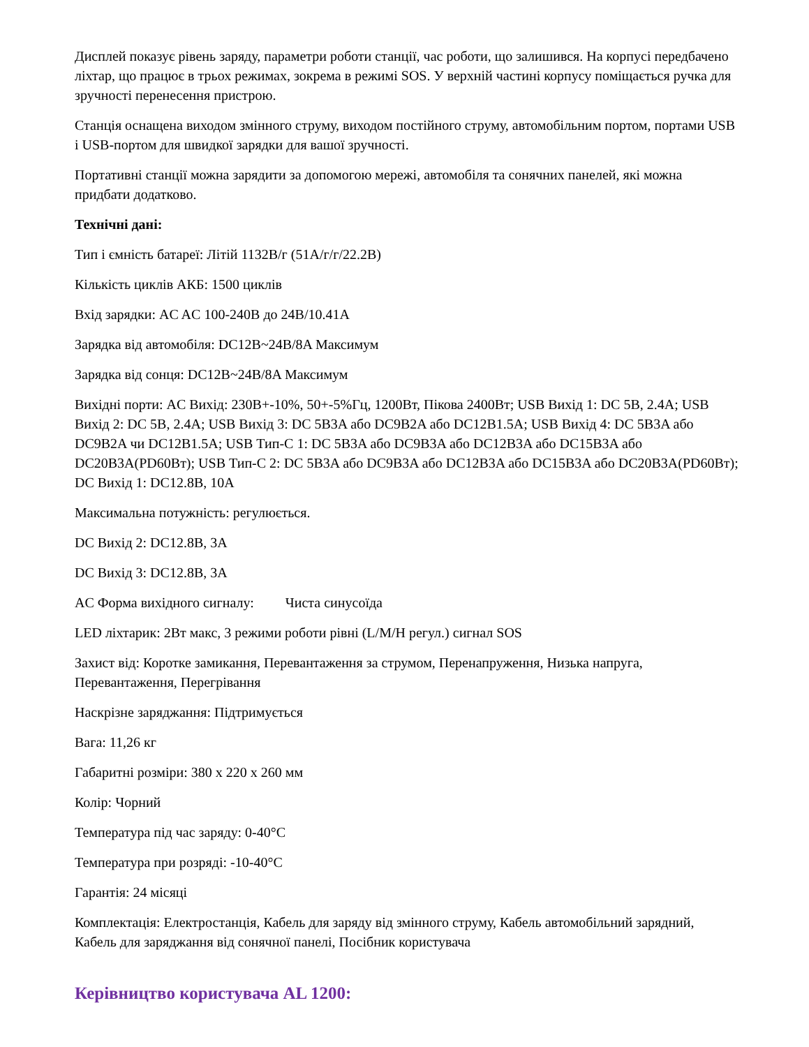Дисплей показує рівень заряду, параметри роботи станції, час роботи, що залишився. На корпусі передбачено ліхтар, що працює в трьох режимах, зокрема в режимі SOS. У верхній частині корпусу поміщається ручка для зручності перенесення пристрою.
Станція оснащена виходом змінного струму, виходом постійного струму, автомобільним портом, портами USB і USB-портом для швидкої зарядки для вашої зручності.
Портативні станції можна зарядити за допомогою мережі, автомобіля та сонячних панелей, які можна придбати додатково.
Технічні дані:
Тип і ємність батареї: Літій 1132В/г (51А/г/г/22.2В)
Кількість циклів АКБ: 1500 циклів
Вхід зарядки: AC AC 100-240В до 24В/10.41A
Зарядка від автомобіля: DC12В~24В/8A Максимум
Зарядка від сонця: DC12В~24В/8A Максимум
Вихідні порти: AC Вихід: 230В+-10%, 50+-5%Гц, 1200Вт, Пікова 2400Вт; USB Вихід 1: DC 5В, 2.4A; USB Вихід 2: DC 5В, 2.4A; USB Вихід 3: DC 5В3A або DC9В2A або DC12В1.5A; USB Вихід 4: DC 5В3A або DC9В2A чи DC12В1.5A; USB Тип-C 1: DC 5В3A або DC9В3A або DC12В3A або DC15В3A або DC20В3A(PD60Вт); USB Тип-C 2: DC 5В3A або DC9В3A або DC12В3A або DC15В3A або DC20В3A(PD60Вт); DC Вихід 1: DC12.8В, 10A
Максимальна потужність: регулюється.
DC Вихід 2: DC12.8В, 3A
DC Вихід 3: DC12.8В, 3A
AC Форма вихідного сигналу: Чиста синусоїда
LED ліхтарик: 2Вт макс, 3 режими роботи рівні (L/M/H регул.) сигнал SOS
Захист від: Коротке замикання, Перевантаження за струмом, Перенапруження, Низька напруга, Перевантаження, Перегрівання
Наскрізне заряджання: Підтримується
Вага: 11,26 кг
Габаритні розміри: 380 x 220 x 260 мм
Колір: Чорний
Температура під час заряду: 0-40°C
Температура при розряді: -10-40°C
Гарантія: 24 місяці
Комплектація: Електростанція, Кабель для заряду від змінного струму, Кабель автомобільний зарядний, Кабель для заряджання від сонячної панелі, Посібник користувача
Керівництво користувача AL 1200: